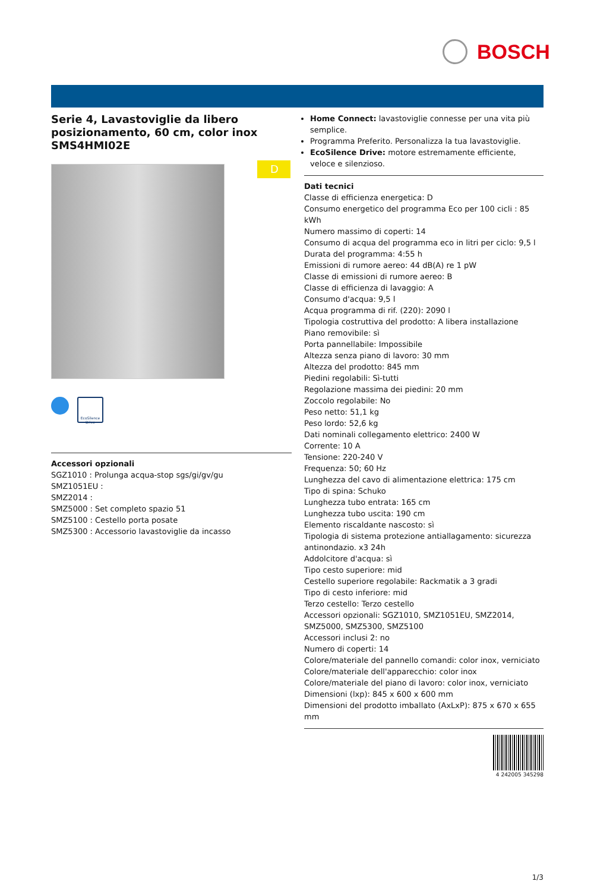BOSCH
D
Serie 4, Lavastoviglie da libero posizionamento, 60 cm, color inox SMS4HMI02E
EcoSilence Drive
Accessori opzionali
SGZ1010 : Prolunga acqua-stop sgs/gi/gv/gu
SMZ1051EU :
SMZ2014 :
SMZ5000 : Set completo spazio 51
SMZ5100 : Cestello porta posate
SMZ5300 : Accessorio lavastoviglie da incasso
Home Connect: lavastoviglie connesse per una vita più semplice.
Programma Preferito. Personalizza la tua lavastoviglie.
EcoSilence Drive: motore estremamente efficiente, veloce e silenzioso.
Dati tecnici
Classe di efficienza energetica: D
Consumo energetico del programma Eco per 100 cicli : 85 kWh
Numero massimo di coperti: 14
Consumo di acqua del programma eco in litri per ciclo: 9,5 l
Durata del programma: 4:55 h
Emissioni di rumore aereo: 44 dB(A) re 1 pW
Classe di emissioni di rumore aereo: B
Classe di efficienza di lavaggio: A
Consumo d'acqua: 9,5 l
Acqua programma di rif. (220): 2090 l
Tipologia costruttiva del prodotto: A libera installazione
Piano removibile: sì
Porta pannellabile: Impossibile
Altezza senza piano di lavoro: 30 mm
Altezza del prodotto: 845 mm
Piedini regolabili: Sì-tutti
Regolazione massima dei piedini: 20 mm
Zoccolo regolabile: No
Peso netto: 51,1 kg
Peso lordo: 52,6 kg
Dati nominali collegamento elettrico: 2400 W
Corrente: 10 A
Tensione: 220-240 V
Frequenza: 50; 60 Hz
Lunghezza del cavo di alimentazione elettrica: 175 cm
Tipo di spina: Schuko
Lunghezza tubo entrata: 165 cm
Lunghezza tubo uscita: 190 cm
Elemento riscaldante nascosto: sì
Tipologia di sistema protezione antiallagamento: sicurezza antinondazio. x3 24h
Addolcitore d'acqua: sì
Tipo cesto superiore: mid
Cestello superiore regolabile: Rackmatik a 3 gradi
Tipo di cesto inferiore: mid
Terzo cestello: Terzo cestello
Accessori opzionali: SGZ1010, SMZ1051EU, SMZ2014, SMZ5000, SMZ5300, SMZ5100
Accessori inclusi 2: no
Numero di coperti: 14
Colore/materiale del pannello comandi: color inox, verniciato
Colore/materiale dell'apparecchio: color inox
Colore/materiale del piano di lavoro: color inox, verniciato
Dimensioni (lxp): 845 x 600 x 600 mm
Dimensioni del prodotto imballato (AxLxP): 875 x 670 x 655 mm
4 242005 345298
1/3